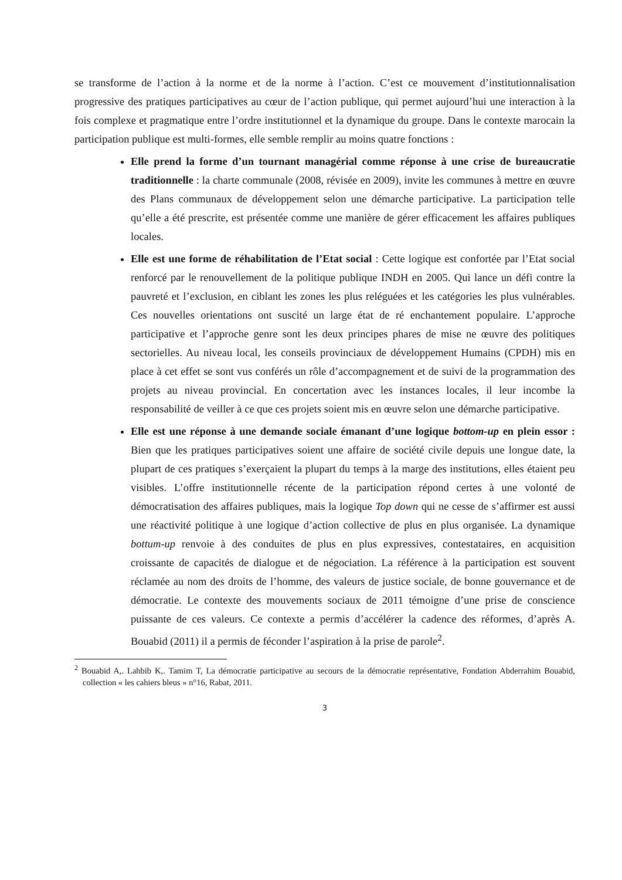se transforme de l’action à la norme et de la norme à l’action. C’est ce mouvement d’institutionnalisation progressive des pratiques participatives au cœur de l’action publique, qui permet aujourd’hui une interaction à la fois complexe et pragmatique entre l’ordre institutionnel et la dynamique du groupe. Dans le contexte marocain la participation publique est multi-formes, elle semble remplir au moins quatre fonctions :
Elle prend la forme d’un tournant managérial comme réponse à une crise de bureaucratie traditionnelle : la charte communale (2008, révisée en 2009), invite les communes à mettre en œuvre des Plans communaux de développement selon une démarche participative. La participation telle qu’elle a été prescrite, est présentée comme une manière de gérer efficacement les affaires publiques locales.
Elle est une forme de réhabilitation de l’Etat social : Cette logique est confortée par l’Etat social renforcé par le renouvellement de la politique publique INDH en 2005. Qui lance un défi contre la pauvreté et l’exclusion, en ciblant les zones les plus reléguées et les catégories les plus vulnérables. Ces nouvelles orientations ont suscité un large état de ré enchantement populaire. L’approche participative et l’approche genre sont les deux principes phares de mise ne œuvre des politiques sectorielles. Au niveau local, les conseils provinciaux de développement Humains (CPDH) mis en place à cet effet se sont vus conférés un rôle d’accompagnement et de suivi de la programmation des projets au niveau provincial. En concertation avec les instances locales, il leur incombe la responsabilité de veiller à ce que ces projets soient mis en œuvre selon une démarche participative.
Elle est une réponse à une demande sociale émanant d’une logique bottom-up en plein essor : Bien que les pratiques participatives soient une affaire de société civile depuis une longue date, la plupart de ces pratiques s’exerçaient la plupart du temps à la marge des institutions, elles étaient peu visibles. L’offre institutionnelle récente de la participation répond certes à une volonté de démocratisation des affaires publiques, mais la logique Top down qui ne cesse de s’affirmer est aussi une réactivité politique à une logique d’action collective de plus en plus organisée. La dynamique bottum-up renvoie à des conduites de plus en plus expressives, contestataires, en acquisition croissante de capacités de dialogue et de négociation. La référence à la participation est souvent réclamée au nom des droits de l’homme, des valeurs de justice sociale, de bonne gouvernance et de démocratie. Le contexte des mouvements sociaux de 2011 témoigne d’une prise de conscience puissante de ces valeurs. Ce contexte a permis d’accélérer la cadence des réformes, d’après A. Bouabid (2011) il a permis de féconder l’aspiration à la prise de parole<sup>2</sup>.
<sup>2</sup> Bouabid A,. Lahbib K,. Tamim T, La démocratie participative au secours de la démocratie représentative, Fondation Abderrahim Bouabid, collection « les cahiers bleus » n°16, Rabat, 2011.
3